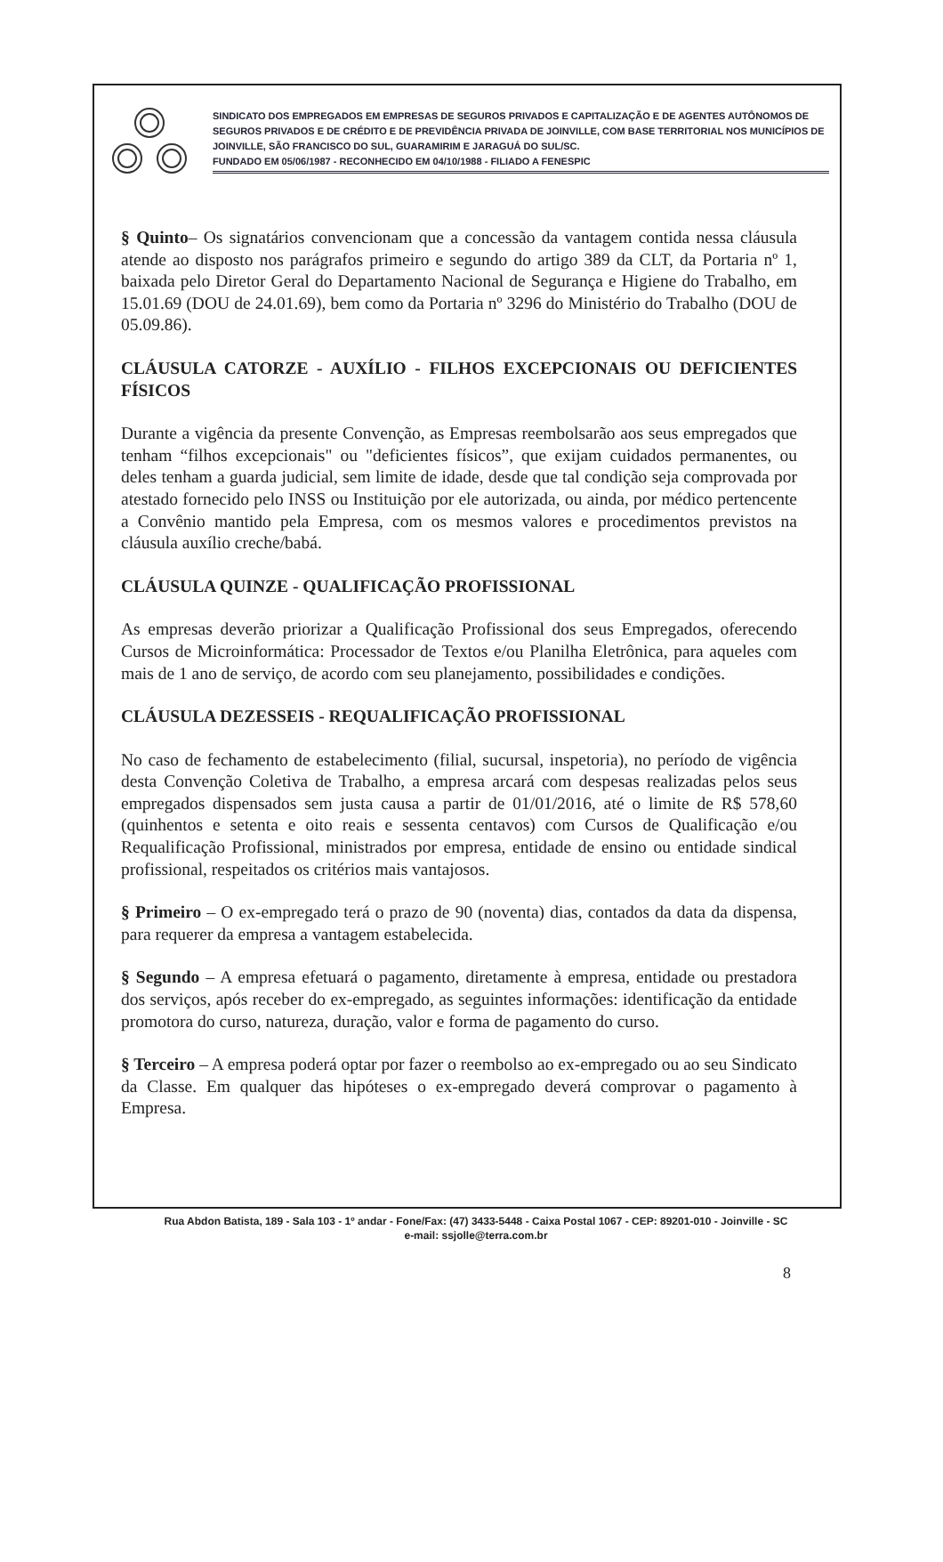SINDICATO DOS EMPREGADOS EM EMPRESAS DE SEGUROS PRIVADOS E CAPITALIZAÇÃO E DE AGENTES AUTÔNOMOS DE SEGUROS PRIVADOS E DE CRÉDITO E DE PREVIDÊNCIA PRIVADA DE JOINVILLE, COM BASE TERRITORIAL NOS MUNICÍPIOS DE JOINVILLE, SÃO FRANCISCO DO SUL, GUARAMIRIM E JARAGUÁ DO SUL/SC.
FUNDADO EM 05/06/1987 - RECONHECIDO EM 04/10/1988 - FILIADO A FENESPIC
§ Quinto– Os signatários convencionam que a concessão da vantagem contida nessa cláusula atende ao disposto nos parágrafos primeiro e segundo do artigo 389 da CLT, da Portaria nº 1, baixada pelo Diretor Geral do Departamento Nacional de Segurança e Higiene do Trabalho, em 15.01.69 (DOU de 24.01.69), bem como da Portaria nº 3296 do Ministério do Trabalho (DOU de 05.09.86).
CLÁUSULA CATORZE - AUXÍLIO - FILHOS EXCEPCIONAIS OU DEFICIENTES FÍSICOS
Durante a vigência da presente Convenção, as Empresas reembolsarão aos seus empregados que tenham “filhos excepcionais" ou "deficientes físicos”, que exijam cuidados permanentes, ou deles tenham a guarda judicial, sem limite de idade, desde que tal condição seja comprovada por atestado fornecido pelo INSS ou Instituição por ele autorizada, ou ainda, por médico pertencente a Convênio mantido pela Empresa, com os mesmos valores e procedimentos previstos na cláusula auxílio creche/babá.
CLÁUSULA QUINZE - QUALIFICAÇÃO PROFISSIONAL
As empresas deverão priorizar a Qualificação Profissional dos seus Empregados, oferecendo Cursos de Microinformática: Processador de Textos e/ou Planilha Eletrônica, para aqueles com mais de 1 ano de serviço, de acordo com seu planejamento, possibilidades e condições.
CLÁUSULA DEZESSEIS - REQUALIFICAÇÃO PROFISSIONAL
No caso de fechamento de estabelecimento (filial, sucursal, inspetoria), no período de vigência desta Convenção Coletiva de Trabalho, a empresa arcará com despesas realizadas pelos seus empregados dispensados sem justa causa a partir de 01/01/2016, até o limite de R$ 578,60 (quinhentos e setenta e oito reais e sessenta centavos) com Cursos de Qualificação e/ou Requalificação Profissional, ministrados por empresa, entidade de ensino ou entidade sindical profissional, respeitados os critérios mais vantajosos.
§ Primeiro – O ex-empregado terá o prazo de 90 (noventa) dias, contados da data da dispensa, para requerer da empresa a vantagem estabelecida.
§ Segundo – A empresa efetuará o pagamento, diretamente à empresa, entidade ou prestadora dos serviços, após receber do ex-empregado, as seguintes informações: identificação da entidade promotora do curso, natureza, duração, valor e forma de pagamento do curso.
§ Terceiro – A empresa poderá optar por fazer o reembolso ao ex-empregado ou ao seu Sindicato da Classe. Em qualquer das hipóteses o ex-empregado deverá comprovar o pagamento à Empresa.
Rua Abdon Batista, 189 - Sala 103 - 1º andar - Fone/Fax: (47) 3433-5448 - Caixa Postal 1067 - CEP: 89201-010 - Joinville - SC
e-mail: ssjolle@terra.com.br
8